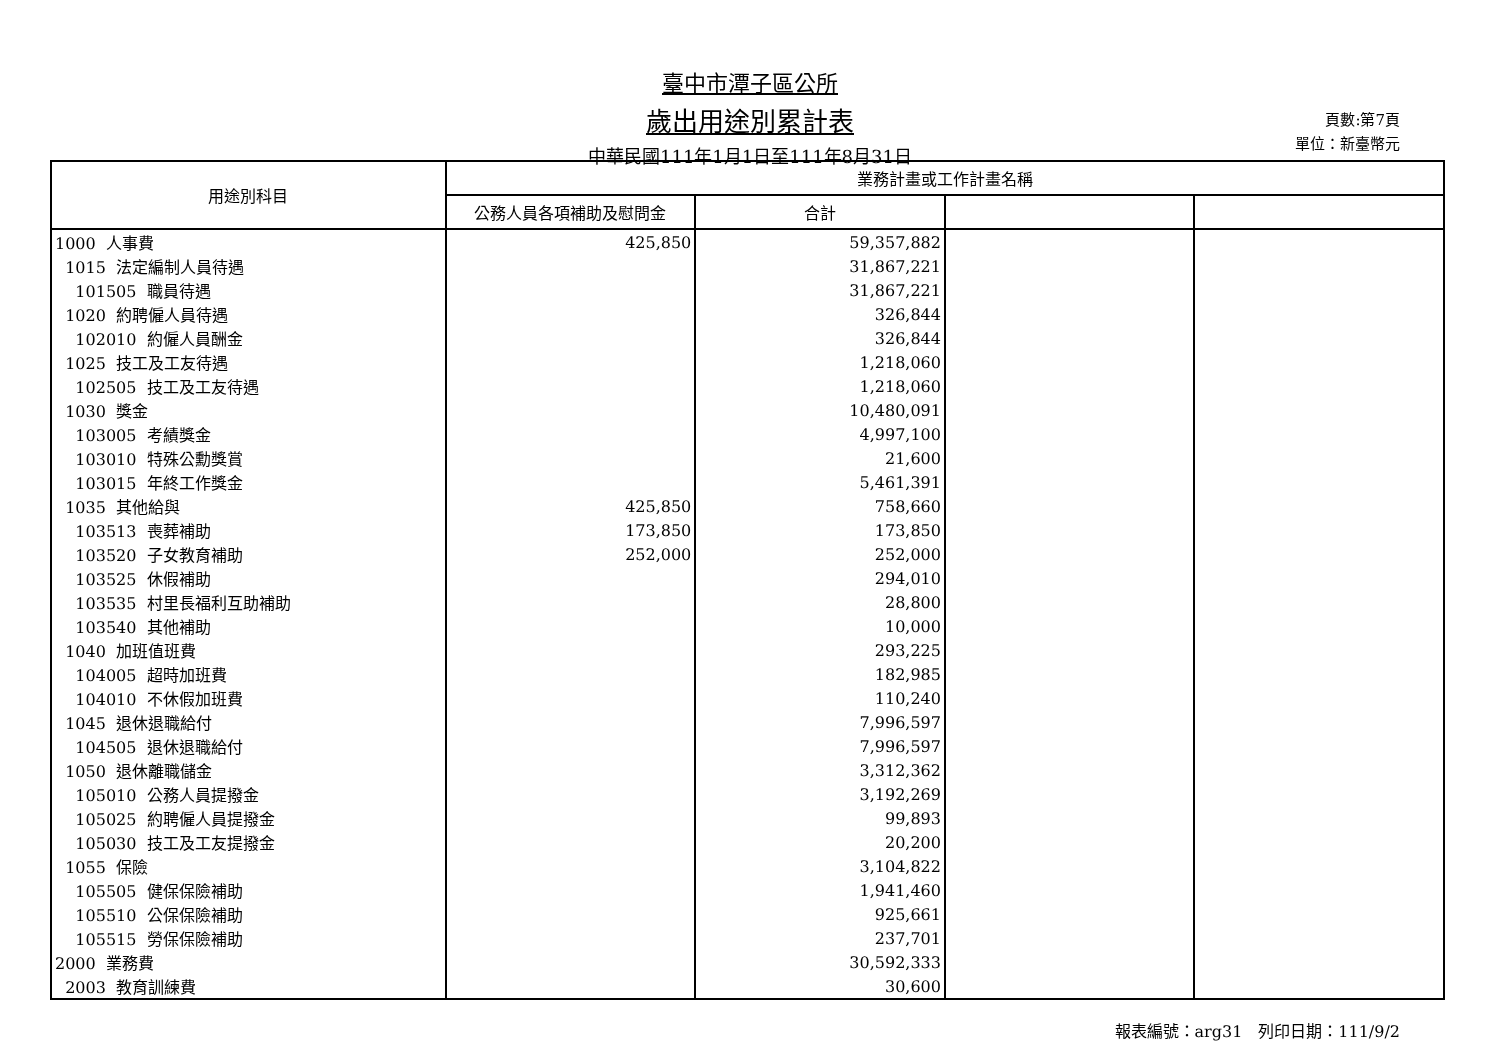臺中市潭子區公所
歲出用途別累計表
中華民國111年1月1日至111年8月31日
頁數:第7頁
單位：新臺幣元
| 用途別科目 | 業務計畫或工作計畫名稱 | | | |
| --- | --- | --- | --- | --- |
| | 公務人員各項補助及慰問金 | 合計 | | |
| 1000 人事費 | 425,850 | 59,357,882 | | |
| 1015 法定編制人員待遇 | | 31,867,221 | | |
| 101505 職員待遇 | | 31,867,221 | | |
| 1020 約聘僱人員待遇 | | 326,844 | | |
| 102010 約僱人員酬金 | | 326,844 | | |
| 1025 技工及工友待遇 | | 1,218,060 | | |
| 102505 技工及工友待遇 | | 1,218,060 | | |
| 1030 獎金 | | 10,480,091 | | |
| 103005 考績獎金 | | 4,997,100 | | |
| 103010 特殊公勳獎賞 | | 21,600 | | |
| 103015 年終工作獎金 | | 5,461,391 | | |
| 1035 其他給與 | 425,850 | 758,660 | | |
| 103513 喪葬補助 | 173,850 | 173,850 | | |
| 103520 子女教育補助 | 252,000 | 252,000 | | |
| 103525 休假補助 | | 294,010 | | |
| 103535 村里長福利互助補助 | | 28,800 | | |
| 103540 其他補助 | | 10,000 | | |
| 1040 加班值班費 | | 293,225 | | |
| 104005 超時加班費 | | 182,985 | | |
| 104010 不休假加班費 | | 110,240 | | |
| 1045 退休退職給付 | | 7,996,597 | | |
| 104505 退休退職給付 | | 7,996,597 | | |
| 1050 退休離職儲金 | | 3,312,362 | | |
| 105010 公務人員提撥金 | | 3,192,269 | | |
| 105025 約聘僱人員提撥金 | | 99,893 | | |
| 105030 技工及工友提撥金 | | 20,200 | | |
| 1055 保險 | | 3,104,822 | | |
| 105505 健保保險補助 | | 1,941,460 | | |
| 105510 公保保險補助 | | 925,661 | | |
| 105515 勞保保險補助 | | 237,701 | | |
| 2000 業務費 | | 30,592,333 | | |
| 2003 教育訓練費 | | 30,600 | | |
報表編號：arg31　列印日期：111/9/2